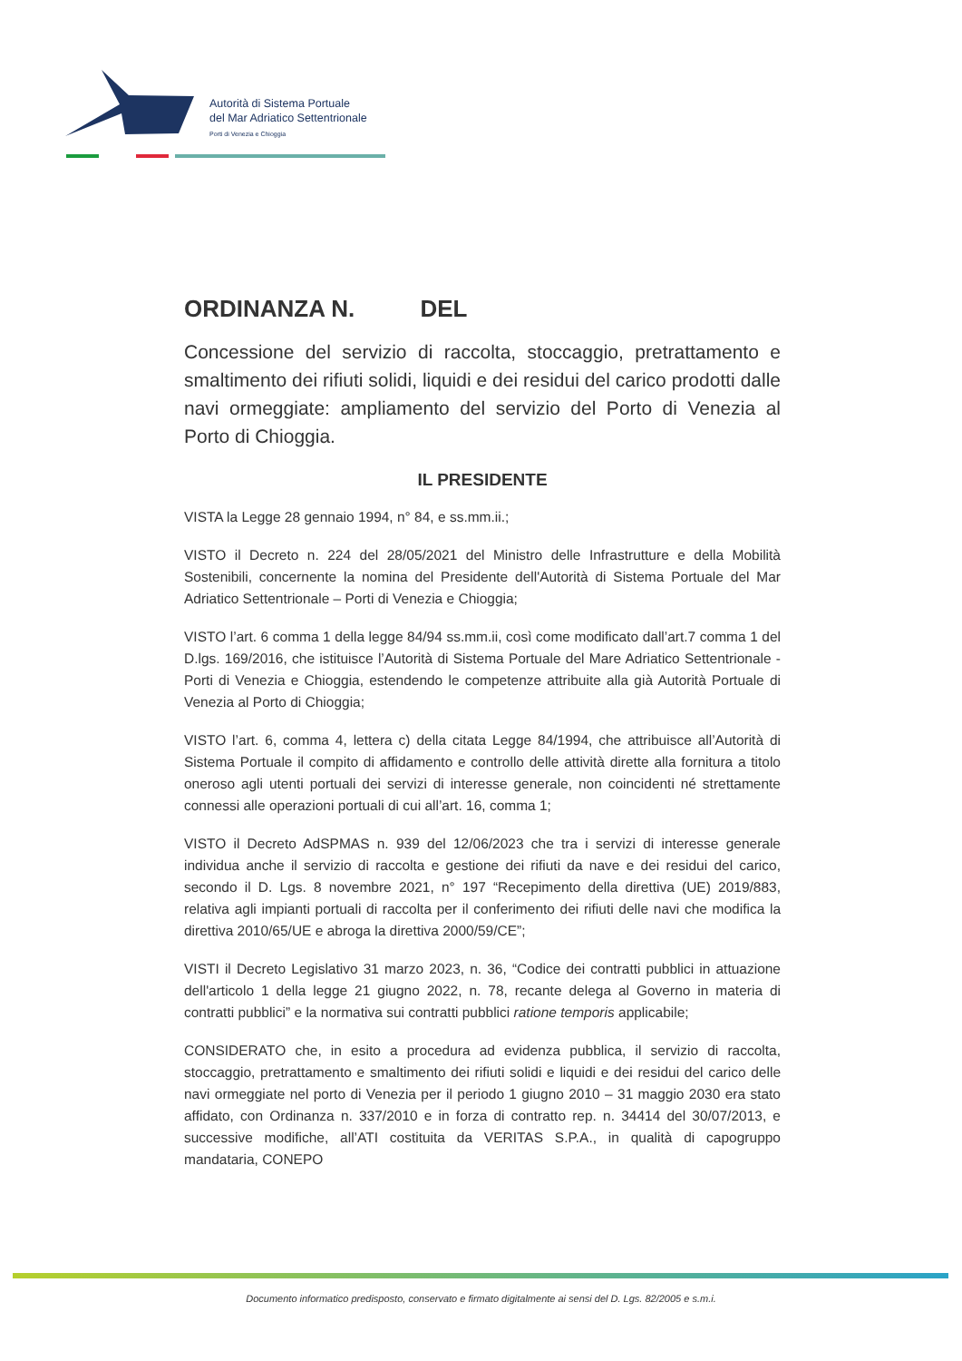Autorità di Sistema Portuale
del Mar Adriatico Settentrionale
Porti di Venezia e Chioggia
ORDINANZA N. DEL
Concessione del servizio di raccolta, stoccaggio, pretrattamento e smaltimento dei rifiuti solidi, liquidi e dei residui del carico prodotti dalle navi ormeggiate: ampliamento del servizio del Porto di Venezia al Porto di Chioggia.
IL PRESIDENTE
VISTA la Legge 28 gennaio 1994, n° 84, e ss.mm.ii.;
VISTO il Decreto n. 224 del 28/05/2021 del Ministro delle Infrastrutture e della Mobilità Sostenibili, concernente la nomina del Presidente dell'Autorità di Sistema Portuale del Mar Adriatico Settentrionale – Porti di Venezia e Chioggia;
VISTO l’art. 6 comma 1 della legge 84/94 ss.mm.ii, così come modificato dall’art.7 comma 1 del D.lgs. 169/2016, che istituisce l’Autorità di Sistema Portuale del Mare Adriatico Settentrionale - Porti di Venezia e Chioggia, estendendo le competenze attribuite alla già Autorità Portuale di Venezia al Porto di Chioggia;
VISTO l’art. 6, comma 4, lettera c) della citata Legge 84/1994, che attribuisce all’Autorità di Sistema Portuale il compito di affidamento e controllo delle attività dirette alla fornitura a titolo oneroso agli utenti portuali dei servizi di interesse generale, non coincidenti né strettamente connessi alle operazioni portuali di cui all’art. 16, comma 1;
VISTO il Decreto AdSPMAS n. 939 del 12/06/2023 che tra i servizi di interesse generale individua anche il servizio di raccolta e gestione dei rifiuti da nave e dei residui del carico, secondo il D. Lgs. 8 novembre 2021, n° 197 “Recepimento della direttiva (UE) 2019/883, relativa agli impianti portuali di raccolta per il conferimento dei rifiuti delle navi che modifica la direttiva 2010/65/UE e abroga la direttiva 2000/59/CE”;
VISTI il Decreto Legislativo 31 marzo 2023, n. 36, “Codice dei contratti pubblici in attuazione dell'articolo 1 della legge 21 giugno 2022, n. 78, recante delega al Governo in materia di contratti pubblici” e la normativa sui contratti pubblici ratione temporis applicabile;
CONSIDERATO che, in esito a procedura ad evidenza pubblica, il servizio di raccolta, stoccaggio, pretrattamento e smaltimento dei rifiuti solidi e liquidi e dei residui del carico delle navi ormeggiate nel porto di Venezia per il periodo 1 giugno 2010 – 31 maggio 2030 era stato affidato, con Ordinanza n. 337/2010 e in forza di contratto rep. n. 34414 del 30/07/2013, e successive modifiche, all’ATI costituita da VERITAS S.P.A., in qualità di capogruppo mandataria, CONEPO
Documento informatico predisposto, conservato e firmato digitalmente ai sensi del D. Lgs. 82/2005 e s.m.i.